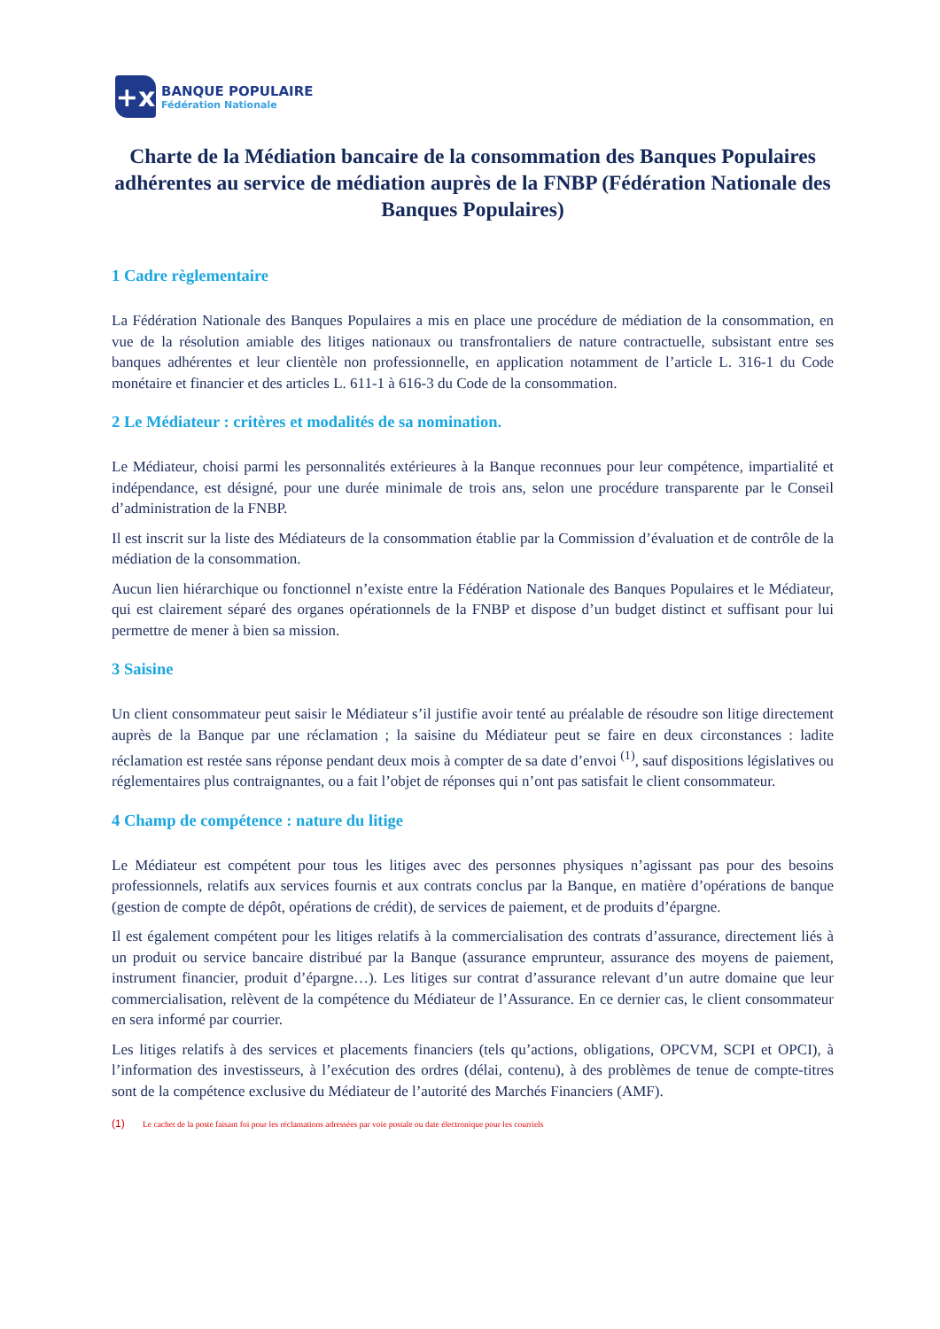+x
BANQUE POPULAIRE
Fédération Nationale
Charte de la Médiation bancaire de la consommation des Banques Populaires adhérentes au service de médiation auprès de la FNBP (Fédération Nationale des Banques Populaires)
1 Cadre règlementaire
La Fédération Nationale des Banques Populaires a mis en place une procédure de médiation de la consommation, en vue de la résolution amiable des litiges nationaux ou transfrontaliers de nature contractuelle, subsistant entre ses banques adhérentes et leur clientèle non professionnelle, en application notamment de l’article L. 316-1 du Code monétaire et financier et des articles L. 611-1 à 616-3 du Code de la consommation.
2 Le Médiateur : critères et modalités de sa nomination.
Le Médiateur, choisi parmi les personnalités extérieures à la Banque reconnues pour leur compétence, impartialité et indépendance, est désigné, pour une durée minimale de trois ans, selon une procédure transparente par le Conseil d’administration de la FNBP.
Il est inscrit sur la liste des Médiateurs de la consommation établie par la Commission d’évaluation et de contrôle de la médiation de la consommation.
Aucun lien hiérarchique ou fonctionnel n’existe entre la Fédération Nationale des Banques Populaires et le Médiateur, qui est clairement séparé des organes opérationnels de la FNBP et dispose d’un budget distinct et suffisant pour lui permettre de mener à bien sa mission.
3 Saisine
Un client consommateur peut saisir le Médiateur s’il justifie avoir tenté au préalable de résoudre son litige directement auprès de la Banque par une réclamation ; la saisine du Médiateur peut se faire en deux circonstances : ladite réclamation est restée sans réponse pendant deux mois à compter de sa date d’envoi <sup>(1)</sup>, sauf dispositions législatives ou réglementaires plus contraignantes, ou a fait l’objet de réponses qui n’ont pas satisfait le client consommateur.
4 Champ de compétence : nature du litige
Le Médiateur est compétent pour tous les litiges avec des personnes physiques n’agissant pas pour des besoins professionnels, relatifs aux services fournis et aux contrats conclus par la Banque, en matière d’opérations de banque (gestion de compte de dépôt, opérations de crédit), de services de paiement, et de produits d’épargne.
Il est également compétent pour les litiges relatifs à la commercialisation des contrats d’assurance, directement liés à un produit ou service bancaire distribué par la Banque (assurance emprunteur, assurance des moyens de paiement, instrument financier, produit d’épargne…). Les litiges sur contrat d’assurance relevant d’un autre domaine que leur commercialisation, relèvent de la compétence du Médiateur de l’Assurance. En ce dernier cas, le client consommateur en sera informé par courrier.
Les litiges relatifs à des services et placements financiers (tels qu’actions, obligations, OPCVM, SCPI et OPCI), à l’information des investisseurs, à l’exécution des ordres (délai, contenu), à des problèmes de tenue de compte-titres sont de la compétence exclusive du Médiateur de l’autorité des Marchés Financiers (AMF).
(1) Le cachet de la poste faisant foi pour les réclamations adressées par voie postale ou date électronique pour les courriels